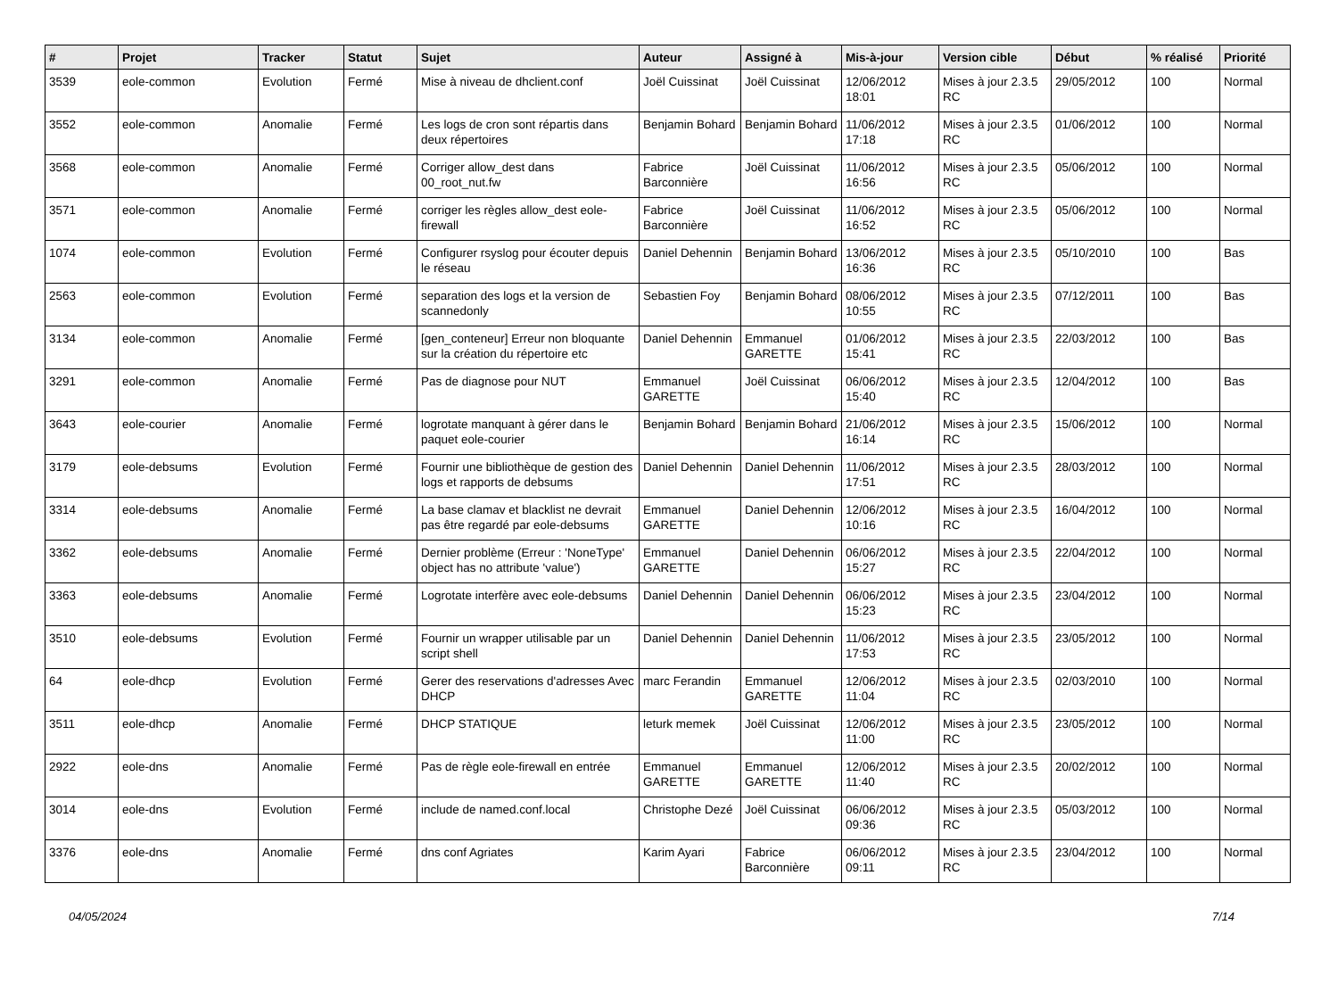| # | Projet | Tracker | Statut | Sujet | Auteur | Assigné à | Mis-à-jour | Version cible | Début | % réalisé | Priorité |
| --- | --- | --- | --- | --- | --- | --- | --- | --- | --- | --- | --- |
| 3539 | eole-common | Evolution | Fermé | Mise à niveau de dhclient.conf | Joël Cuissinat | Joël Cuissinat | 12/06/2012 18:01 | Mises à jour 2.3.5 RC | 29/05/2012 | 100 | Normal |
| 3552 | eole-common | Anomalie | Fermé | Les logs de cron sont répartis dans deux répertoires | Benjamin Bohard | Benjamin Bohard | 11/06/2012 17:18 | Mises à jour 2.3.5 RC | 01/06/2012 | 100 | Normal |
| 3568 | eole-common | Anomalie | Fermé | Corriger allow_dest dans 00_root_nut.fw | Fabrice Barconnière | Joël Cuissinat | 11/06/2012 16:56 | Mises à jour 2.3.5 RC | 05/06/2012 | 100 | Normal |
| 3571 | eole-common | Anomalie | Fermé | corriger les règles allow_dest eole-firewall | Fabrice Barconnière | Joël Cuissinat | 11/06/2012 16:52 | Mises à jour 2.3.5 RC | 05/06/2012 | 100 | Normal |
| 1074 | eole-common | Evolution | Fermé | Configurer rsyslog pour écouter depuis le réseau | Daniel Dehennin | Benjamin Bohard | 13/06/2012 16:36 | Mises à jour 2.3.5 RC | 05/10/2010 | 100 | Bas |
| 2563 | eole-common | Evolution | Fermé | separation des logs et la version de scannedonly | Sebastien Foy | Benjamin Bohard | 08/06/2012 10:55 | Mises à jour 2.3.5 RC | 07/12/2011 | 100 | Bas |
| 3134 | eole-common | Anomalie | Fermé | [gen_conteneur] Erreur non bloquante sur la création du répertoire etc | Daniel Dehennin | Emmanuel GARETTE | 01/06/2012 15:41 | Mises à jour 2.3.5 RC | 22/03/2012 | 100 | Bas |
| 3291 | eole-common | Anomalie | Fermé | Pas de diagnose pour NUT | Emmanuel GARETTE | Joël Cuissinat | 06/06/2012 15:40 | Mises à jour 2.3.5 RC | 12/04/2012 | 100 | Bas |
| 3643 | eole-courier | Anomalie | Fermé | logrotate manquant à gérer dans le paquet eole-courier | Benjamin Bohard | Benjamin Bohard | 21/06/2012 16:14 | Mises à jour 2.3.5 RC | 15/06/2012 | 100 | Normal |
| 3179 | eole-debsums | Evolution | Fermé | Fournir une bibliothèque de gestion des logs et rapports de debsums | Daniel Dehennin | Daniel Dehennin | 11/06/2012 17:51 | Mises à jour 2.3.5 RC | 28/03/2012 | 100 | Normal |
| 3314 | eole-debsums | Anomalie | Fermé | La base clamav et blacklist ne devrait pas être regardé par eole-debsums | Emmanuel GARETTE | Daniel Dehennin | 12/06/2012 10:16 | Mises à jour 2.3.5 RC | 16/04/2012 | 100 | Normal |
| 3362 | eole-debsums | Anomalie | Fermé | Dernier problème (Erreur : 'NoneType' object has no attribute 'value') | Emmanuel GARETTE | Daniel Dehennin | 06/06/2012 15:27 | Mises à jour 2.3.5 RC | 22/04/2012 | 100 | Normal |
| 3363 | eole-debsums | Anomalie | Fermé | Logrotate interfère avec eole-debsums | Daniel Dehennin | Daniel Dehennin | 06/06/2012 15:23 | Mises à jour 2.3.5 RC | 23/04/2012 | 100 | Normal |
| 3510 | eole-debsums | Evolution | Fermé | Fournir un wrapper utilisable par un script shell | Daniel Dehennin | Daniel Dehennin | 11/06/2012 17:53 | Mises à jour 2.3.5 RC | 23/05/2012 | 100 | Normal |
| 64 | eole-dhcp | Evolution | Fermé | Gerer des reservations d'adresses Avec DHCP | marc Ferandin | Emmanuel GARETTE | 12/06/2012 11:04 | Mises à jour 2.3.5 RC | 02/03/2010 | 100 | Normal |
| 3511 | eole-dhcp | Anomalie | Fermé | DHCP STATIQUE | leturk memek | Joël Cuissinat | 12/06/2012 11:00 | Mises à jour 2.3.5 RC | 23/05/2012 | 100 | Normal |
| 2922 | eole-dns | Anomalie | Fermé | Pas de règle eole-firewall en entrée | Emmanuel GARETTE | Emmanuel GARETTE | 12/06/2012 11:40 | Mises à jour 2.3.5 RC | 20/02/2012 | 100 | Normal |
| 3014 | eole-dns | Evolution | Fermé | include de named.conf.local | Christophe Dezé | Joël Cuissinat | 06/06/2012 09:36 | Mises à jour 2.3.5 RC | 05/03/2012 | 100 | Normal |
| 3376 | eole-dns | Anomalie | Fermé | dns conf Agriates | Karim Ayari | Fabrice Barconnière | 06/06/2012 09:11 | Mises à jour 2.3.5 RC | 23/04/2012 | 100 | Normal |
04/05/2024 7/14